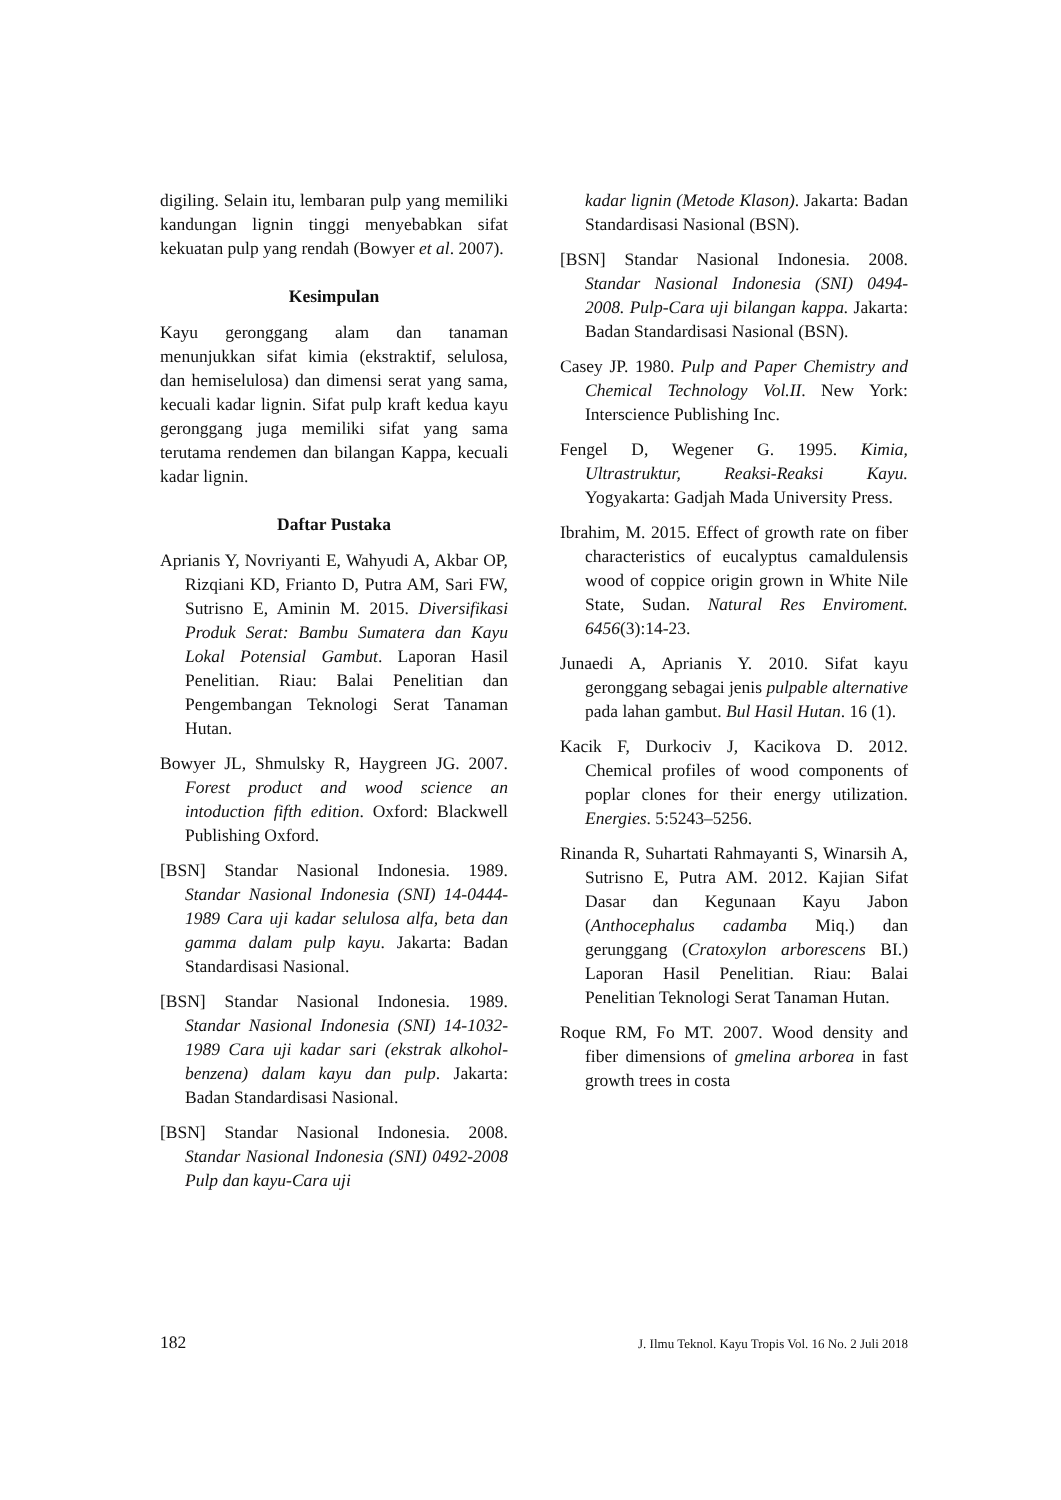digiling. Selain itu, lembaran pulp yang memiliki kandungan lignin tinggi menyebabkan sifat kekuatan pulp yang rendah (Bowyer et al. 2007).
Kesimpulan
Kayu geronggang alam dan tanaman menunjukkan sifat kimia (ekstraktif, selulosa, dan hemiselulosa) dan dimensi serat yang sama, kecuali kadar lignin. Sifat pulp kraft kedua kayu geronggang juga memiliki sifat yang sama terutama rendemen dan bilangan Kappa, kecuali kadar lignin.
Daftar Pustaka
Aprianis Y, Novriyanti E, Wahyudi A, Akbar OP, Rizqiani KD, Frianto D, Putra AM, Sari FW, Sutrisno E, Aminin M. 2015. Diversifikasi Produk Serat: Bambu Sumatera dan Kayu Lokal Potensial Gambut. Laporan Hasil Penelitian. Riau: Balai Penelitian dan Pengembangan Teknologi Serat Tanaman Hutan.
Bowyer JL, Shmulsky R, Haygreen JG. 2007. Forest product and wood science an intoduction fifth edition. Oxford: Blackwell Publishing Oxford.
[BSN] Standar Nasional Indonesia. 1989. Standar Nasional Indonesia (SNI) 14-0444-1989 Cara uji kadar selulosa alfa, beta dan gamma dalam pulp kayu. Jakarta: Badan Standardisasi Nasional.
[BSN] Standar Nasional Indonesia. 1989. Standar Nasional Indonesia (SNI) 14-1032-1989 Cara uji kadar sari (ekstrak alkohol-benzena) dalam kayu dan pulp. Jakarta: Badan Standardisasi Nasional.
[BSN] Standar Nasional Indonesia. 2008. Standar Nasional Indonesia (SNI) 0492-2008 Pulp dan kayu-Cara uji
kadar lignin (Metode Klason). Jakarta: Badan Standardisasi Nasional (BSN).
[BSN] Standar Nasional Indonesia. 2008. Standar Nasional Indonesia (SNI) 0494-2008. Pulp-Cara uji bilangan kappa. Jakarta: Badan Standardisasi Nasional (BSN).
Casey JP. 1980. Pulp and Paper Chemistry and Chemical Technology Vol.II. New York: Interscience Publishing Inc.
Fengel D, Wegener G. 1995. Kimia, Ultrastruktur, Reaksi-Reaksi Kayu. Yogyakarta: Gadjah Mada University Press.
Ibrahim, M. 2015. Effect of growth rate on fiber characteristics of eucalyptus camaldulensis wood of coppice origin grown in White Nile State, Sudan. Natural Res Enviroment. 6456(3):14-23.
Junaedi A, Aprianis Y. 2010. Sifat kayu geronggang sebagai jenis pulpable alternative pada lahan gambut. Bul Hasil Hutan. 16 (1).
Kacik F, Durkociv J, Kacikova D. 2012. Chemical profiles of wood components of poplar clones for their energy utilization. Energies. 5:5243–5256.
Rinanda R, Suhartati Rahmayanti S, Winarsih A, Sutrisno E, Putra AM. 2012. Kajian Sifat Dasar dan Kegunaan Kayu Jabon (Anthocephalus cadamba Miq.) dan gerunggang (Cratoxylon arborescens BI.) Laporan Hasil Penelitian. Riau: Balai Penelitian Teknologi Serat Tanaman Hutan.
Roque RM, Fo MT. 2007. Wood density and fiber dimensions of gmelina arborea in fast growth trees in costa
182 J. Ilmu Teknol. Kayu Tropis Vol. 16 No. 2 Juli 2018